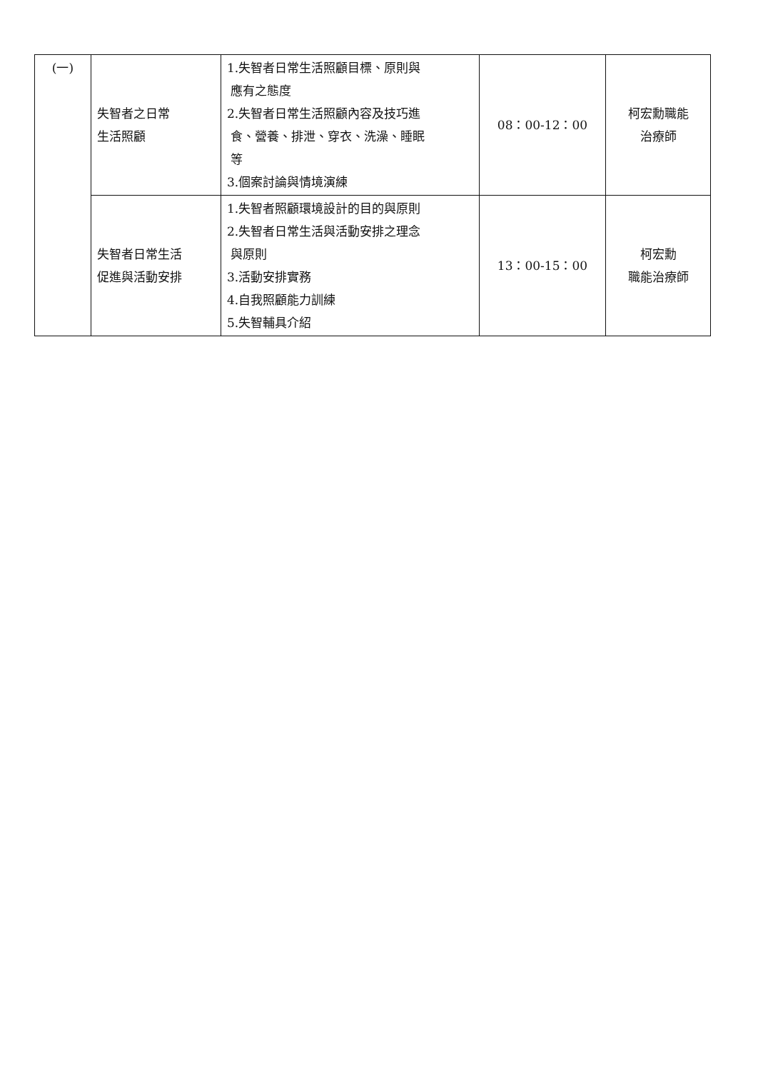| (一) | 失智者之日常 生活照顧 | 1.失智者日常生活照顧目標、原則與 應有之態度 2.失智者日常生活照顧內容及技巧進 食、營養、排泄、穿衣、洗澡、睡眠 等 3.個案討論與情境演練 | 08：00-12：00 | 柯宏勳職能 治療師 |
| | 失智者日常生活 促進與活動安排 | 1.失智者照顧環境設計的目的與原則 2.失智者日常生活與活動安排之理念 與原則 3.活動安排實務 4.自我照顧能力訓練 5.失智輔具介紹 | 13：00-15：00 | 柯宏勳 職能治療師 |